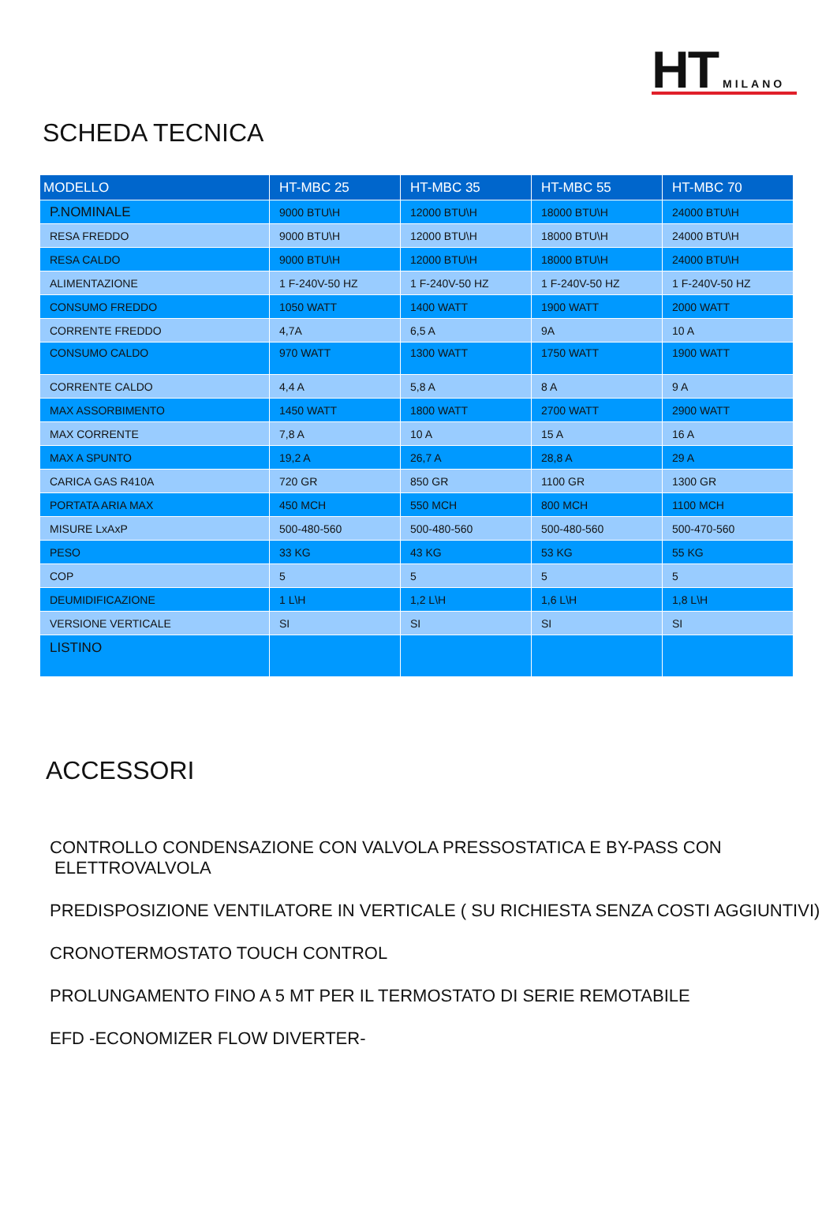HT MILANO
SCHEDA TECNICA
| MODELLO | HT-MBC 25 | HT-MBC 35 | HT-MBC 55 | HT-MBC 70 |
| --- | --- | --- | --- | --- |
| P.NOMINALE | 9000 BTU\H | 12000 BTU\H | 18000 BTU\H | 24000 BTU\H |
| RESA FREDDO | 9000 BTU\H | 12000 BTU\H | 18000 BTU\H | 24000 BTU\H |
| RESA CALDO | 9000 BTU\H | 12000 BTU\H | 18000 BTU\H | 24000 BTU\H |
| ALIMENTAZIONE | 1 F-240V-50 HZ | 1 F-240V-50 HZ | 1 F-240V-50 HZ | 1 F-240V-50 HZ |
| CONSUMO FREDDO | 1050 WATT | 1400 WATT | 1900 WATT | 2000 WATT |
| CORRENTE FREDDO | 4,7A | 6,5 A | 9A | 10 A |
| CONSUMO CALDO | 970 WATT | 1300 WATT | 1750 WATT | 1900 WATT |
| CORRENTE CALDO | 4,4 A | 5,8 A | 8 A | 9 A |
| MAX ASSORBIMENTO | 1450 WATT | 1800 WATT | 2700 WATT | 2900 WATT |
| MAX CORRENTE | 7,8 A | 10 A | 15 A | 16 A |
| MAX A SPUNTO | 19,2 A | 26,7 A | 28,8 A | 29 A |
| CARICA GAS R410A | 720 GR | 850 GR | 1100 GR | 1300 GR |
| PORTATA ARIA MAX | 450 MCH | 550 MCH | 800 MCH | 1100 MCH |
| MISURE LxAxP | 500-480-560 | 500-480-560 | 500-480-560 | 500-470-560 |
| PESO | 33 KG | 43 KG | 53 KG | 55 KG |
| COP | 5 | 5 | 5 | 5 |
| DEUMIDIFICAZIONE | 1 L\H | 1,2 L\H | 1,6 L\H | 1,8 L\H |
| VERSIONE VERTICALE | SI | SI | SI | SI |
| LISTINO | | | | |
ACCESSORI
CONTROLLO CONDENSAZIONE CON VALVOLA PRESSOSTATICA E BY-PASS CON
ELETTROVALVOLA
PREDISPOSIZIONE VENTILATORE IN VERTICALE ( SU RICHIESTA SENZA COSTI AGGIUNTIVI)
CRONOTERMOSTATO TOUCH CONTROL
PROLUNGAMENTO FINO A 5 MT PER IL TERMOSTATO DI SERIE REMOTABILE
EFD -ECONOMIZER FLOW DIVERTER-